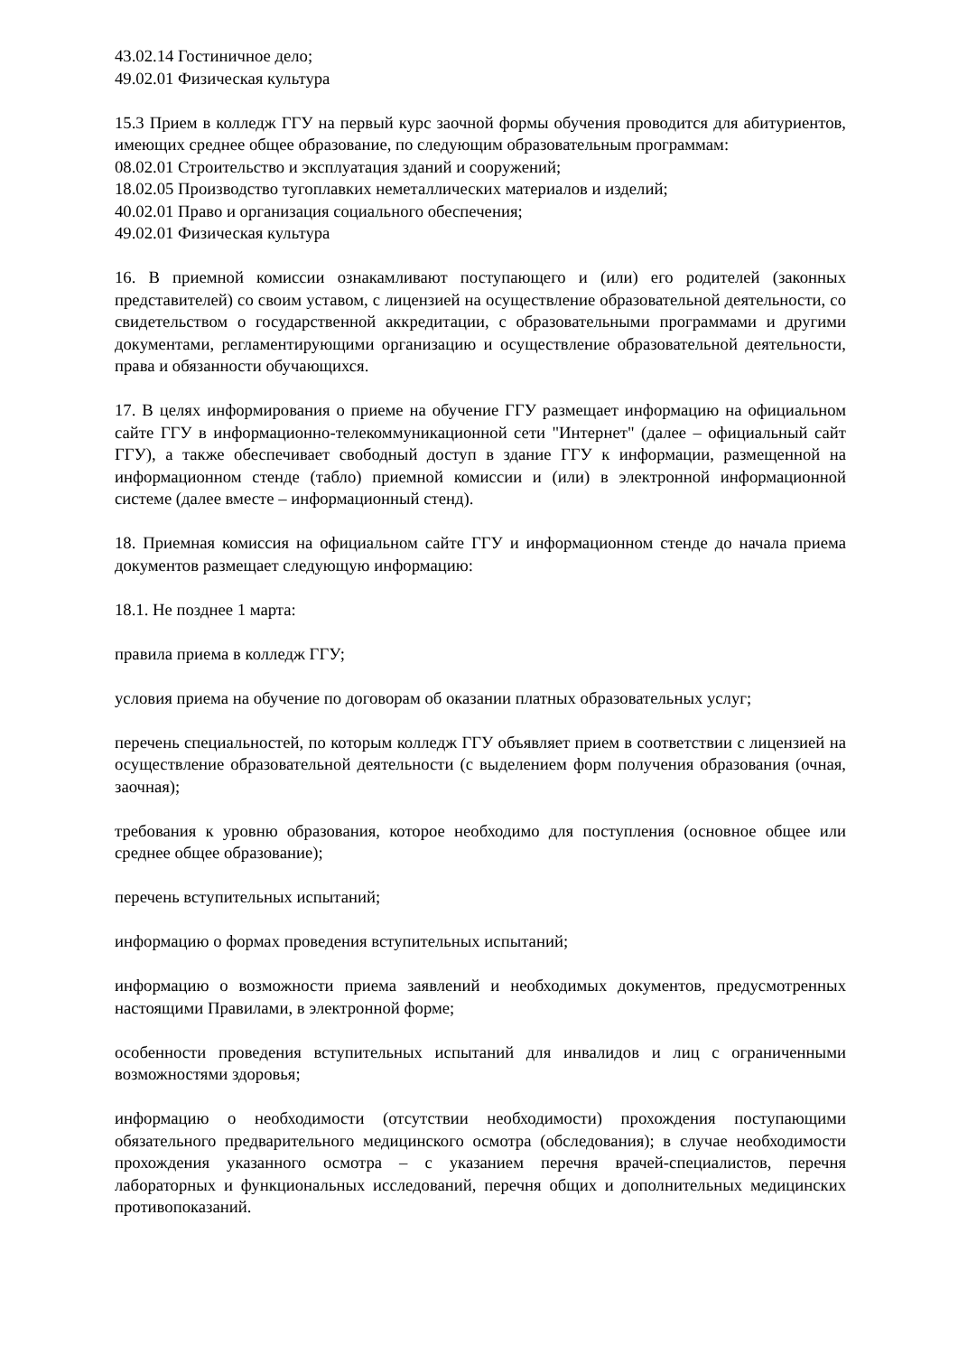43.02.14 Гостиничное дело;
49.02.01 Физическая культура
15.3 Прием в колледж ГГУ на первый курс заочной формы обучения проводится для абитуриентов, имеющих среднее общее образование, по следующим образовательным программам:
08.02.01 Строительство и эксплуатация зданий и сооружений;
18.02.05 Производство тугоплавких неметаллических материалов и изделий;
40.02.01 Право и организация социального обеспечения;
49.02.01 Физическая культура
16. В приемной комиссии ознакамливают поступающего и (или) его родителей (законных представителей) со своим уставом, с лицензией на осуществление образовательной деятельности, со свидетельством о государственной аккредитации, с образовательными программами и другими документами, регламентирующими организацию и осуществление образовательной деятельности, права и обязанности обучающихся.
17. В целях информирования о приеме на обучение ГГУ размещает информацию на официальном сайте ГГУ в информационно-телекоммуникационной сети "Интернет" (далее – официальный сайт ГГУ), а также обеспечивает свободный доступ в здание ГГУ к информации, размещенной на информационном стенде (табло) приемной комиссии и (или) в электронной информационной системе (далее вместе – информационный стенд).
18. Приемная комиссия на официальном сайте ГГУ и информационном стенде до начала приема документов размещает следующую информацию:
18.1. Не позднее 1 марта:
правила приема в колледж ГГУ;
условия приема на обучение по договорам об оказании платных образовательных услуг;
перечень специальностей, по которым колледж ГГУ объявляет прием в соответствии с лицензией на осуществление образовательной деятельности (с выделением форм получения образования (очная, заочная);
требования к уровню образования, которое необходимо для поступления (основное общее или среднее общее образование);
перечень вступительных испытаний;
информацию о формах проведения вступительных испытаний;
информацию о возможности приема заявлений и необходимых документов, предусмотренных настоящими Правилами, в электронной форме;
особенности проведения вступительных испытаний для инвалидов и лиц с ограниченными возможностями здоровья;
информацию о необходимости (отсутствии необходимости) прохождения поступающими обязательного предварительного медицинского осмотра (обследования); в случае необходимости прохождения указанного осмотра – с указанием перечня врачей-специалистов, перечня лабораторных и функциональных исследований, перечня общих и дополнительных медицинских противопоказаний.